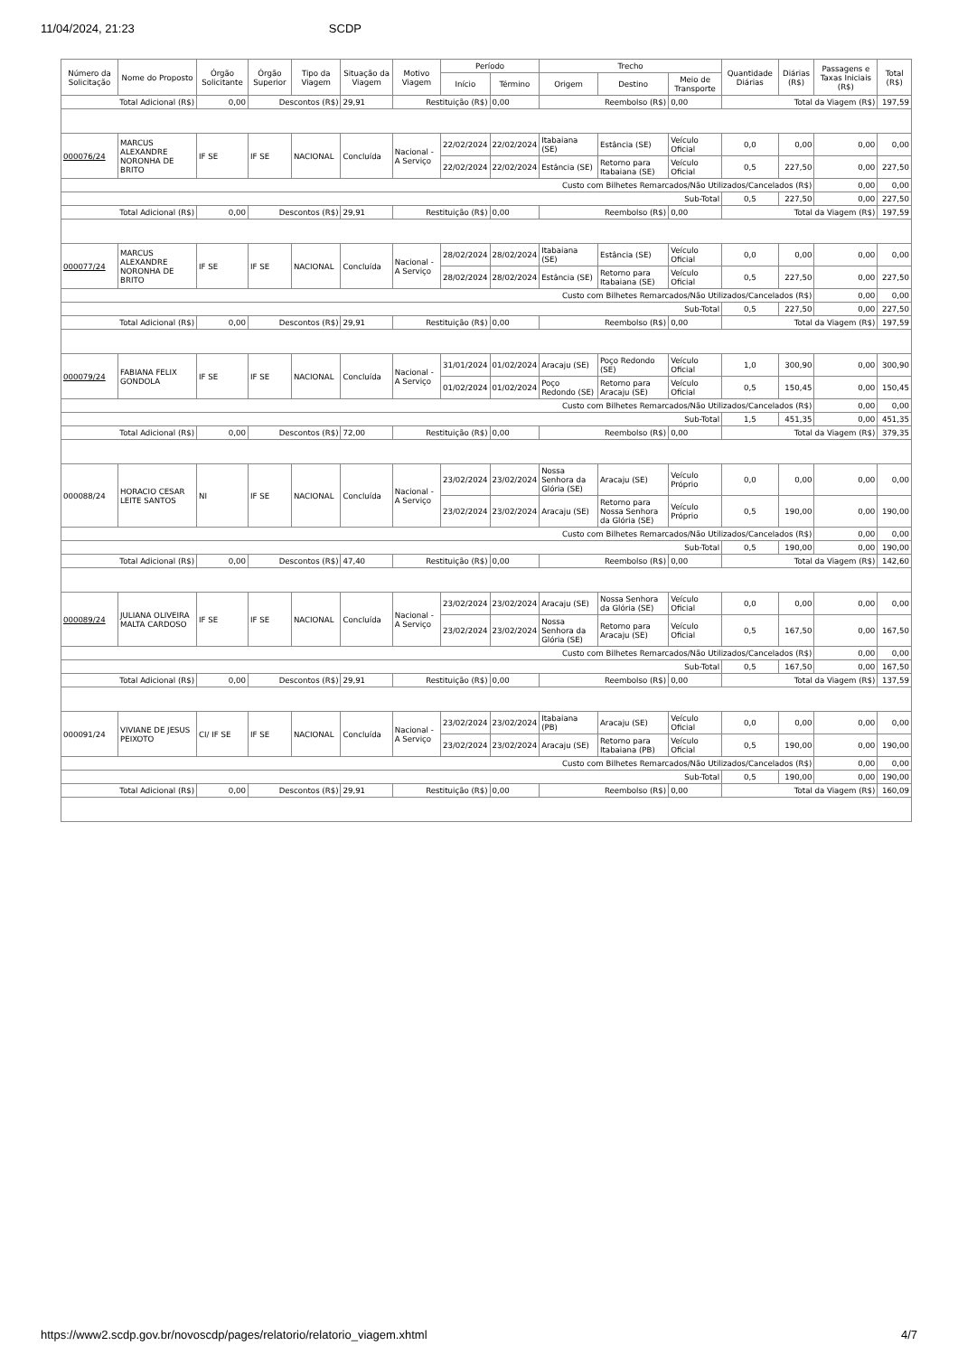11/04/2024, 21:23 SCDP
| Número da Solicitação | Nome do Proposto | Órgão Solicitante | Órgão Superior | Tipo da Viagem | Situação da Viagem | Motivo Viagem | Período | | Trecho | | | Quantidade Diárias | Diárias (R$) | Passagens e Taxas Iniciais (R$) | Total (R$) |
| --- | --- | --- | --- | --- | --- | --- | --- | --- | --- | --- | --- | --- | --- | --- | --- |
| | | | | | | | Início | Término | Origem | Destino | Meio de Transporte | | | | |
| Total Adicional (R$) | | 0,00 | Descontos (R$) | | 29,91 | Restituição (R$) | | 0,00 | Reembolso (R$) | | 0,00 | Total da Viagem (R$) | | | 197,59 |
| 000076/24 | MARCUS ALEXANDRE NORONHA DE BRITO | IF SE | IF SE | NACIONAL | Concluída | Nacional - A Serviço | 22/02/2024 | 22/02/2024 | Itabaiana (SE) | Estância (SE) | Veículo Oficial | 0,0 | 0,00 | 0,00 | 0,00 |
| | | | | | | | 22/02/2024 | 22/02/2024 | Estância (SE) | Retorno para Itabaiana (SE) | Veículo Oficial | 0,5 | 227,50 | 0,00 | 227,50 |
| Custo com Bilhetes Remarcados/Não Utilizados/Cancelados (R$) | | | | | | | | | | | | | | 0,00 | 0,00 |
| Sub-Total | | | | | | | | | | | | 0,5 | 227,50 | 0,00 | 227,50 |
| Total Adicional (R$) | | 0,00 | Descontos (R$) | | 29,91 | Restituição (R$) | | 0,00 | Reembolso (R$) | | 0,00 | Total da Viagem (R$) | | | 197,59 |
| 000077/24 | MARCUS ALEXANDRE NORONHA DE BRITO | IF SE | IF SE | NACIONAL | Concluída | Nacional - A Serviço | 28/02/2024 | 28/02/2024 | Itabaiana (SE) | Estância (SE) | Veículo Oficial | 0,0 | 0,00 | 0,00 | 0,00 |
| | | | | | | | 28/02/2024 | 28/02/2024 | Estância (SE) | Retorno para Itabaiana (SE) | Veículo Oficial | 0,5 | 227,50 | 0,00 | 227,50 |
| Custo com Bilhetes Remarcados/Não Utilizados/Cancelados (R$) | | | | | | | | | | | | | | 0,00 | 0,00 |
| Sub-Total | | | | | | | | | | | | 0,5 | 227,50 | 0,00 | 227,50 |
| Total Adicional (R$) | | 0,00 | Descontos (R$) | | 29,91 | Restituição (R$) | | 0,00 | Reembolso (R$) | | 0,00 | Total da Viagem (R$) | | | 197,59 |
| 000079/24 | FABIANA FELIX GONDOLA | IF SE | IF SE | NACIONAL | Concluída | Nacional - A Serviço | 31/01/2024 | 01/02/2024 | Aracaju (SE) | Poço Redondo (SE) | Veículo Oficial | 1,0 | 300,90 | 0,00 | 300,90 |
| | | | | | | | 01/02/2024 | 01/02/2024 | Poço Redondo (SE) | Retorno para Aracaju (SE) | Veículo Oficial | 0,5 | 150,45 | 0,00 | 150,45 |
| Custo com Bilhetes Remarcados/Não Utilizados/Cancelados (R$) | | | | | | | | | | | | | | 0,00 | 0,00 |
| Sub-Total | | | | | | | | | | | | 1,5 | 451,35 | 0,00 | 451,35 |
| Total Adicional (R$) | | 0,00 | Descontos (R$) | | 72,00 | Restituição (R$) | | 0,00 | Reembolso (R$) | | 0,00 | Total da Viagem (R$) | | | 379,35 |
| 000088/24 | HORACIO CESAR LEITE SANTOS | NI | IF SE | NACIONAL | Concluída | Nacional - A Serviço | 23/02/2024 | 23/02/2024 | Nossa Senhora da Glória (SE) | Aracaju (SE) | Veículo Próprio | 0,0 | 0,00 | 0,00 | 0,00 |
| | | | | | | | 23/02/2024 | 23/02/2024 | Aracaju (SE) | Retorno para Nossa Senhora da Glória (SE) | Veículo Próprio | 0,5 | 190,00 | 0,00 | 190,00 |
| Custo com Bilhetes Remarcados/Não Utilizados/Cancelados (R$) | | | | | | | | | | | | | | 0,00 | 0,00 |
| Sub-Total | | | | | | | | | | | | 0,5 | 190,00 | 0,00 | 190,00 |
| Total Adicional (R$) | | 0,00 | Descontos (R$) | | 47,40 | Restituição (R$) | | 0,00 | Reembolso (R$) | | 0,00 | Total da Viagem (R$) | | | 142,60 |
| 000089/24 | JULIANA OLIVEIRA MALTA CARDOSO | IF SE | IF SE | NACIONAL | Concluída | Nacional - A Serviço | 23/02/2024 | 23/02/2024 | Aracaju (SE) | Nossa Senhora da Glória (SE) | Veículo Oficial | 0,0 | 0,00 | 0,00 | 0,00 |
| | | | | | | | 23/02/2024 | 23/02/2024 | Nossa Senhora da Glória (SE) | Retorno para Aracaju (SE) | Veículo Oficial | 0,5 | 167,50 | 0,00 | 167,50 |
| Custo com Bilhetes Remarcados/Não Utilizados/Cancelados (R$) | | | | | | | | | | | | | | 0,00 | 0,00 |
| Sub-Total | | | | | | | | | | | | 0,5 | 167,50 | 0,00 | 167,50 |
| Total Adicional (R$) | | 0,00 | Descontos (R$) | | 29,91 | Restituição (R$) | | 0,00 | Reembolso (R$) | | 0,00 | Total da Viagem (R$) | | | 137,59 |
| 000091/24 | VIVIANE DE JESUS PEIXOTO | CI/ IF SE | IF SE | NACIONAL | Concluída | Nacional - A Serviço | 23/02/2024 | 23/02/2024 | Itabaiana (PB) | Aracaju (SE) | Veículo Oficial | 0,0 | 0,00 | 0,00 | 0,00 |
| | | | | | | | 23/02/2024 | 23/02/2024 | Aracaju (SE) | Retorno para Itabaiana (PB) | Veículo Oficial | 0,5 | 190,00 | 0,00 | 190,00 |
| Custo com Bilhetes Remarcados/Não Utilizados/Cancelados (R$) | | | | | | | | | | | | | | 0,00 | 0,00 |
| Sub-Total | | | | | | | | | | | | 0,5 | 190,00 | 0,00 | 190,00 |
| Total Adicional (R$) | | 0,00 | Descontos (R$) | | 29,91 | Restituição (R$) | | 0,00 | Reembolso (R$) | | 0,00 | Total da Viagem (R$) | | | 160,09 |
https://www2.scdp.gov.br/novoscdp/pages/relatorio/relatorio_viagem.xhtml 4/7